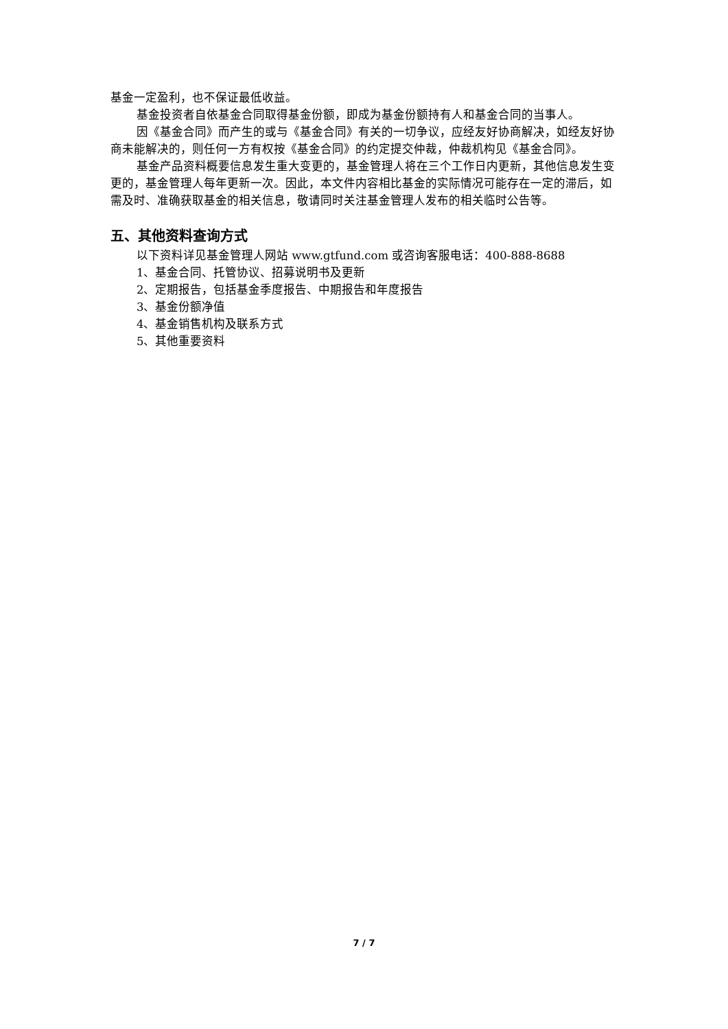基金一定盈利，也不保证最低收益。
基金投资者自依基金合同取得基金份额，即成为基金份额持有人和基金合同的当事人。
因《基金合同》而产生的或与《基金合同》有关的一切争议，应经友好协商解决，如经友好协商未能解决的，则任何一方有权按《基金合同》的约定提交仲裁，仲裁机构见《基金合同》。
基金产品资料概要信息发生重大变更的，基金管理人将在三个工作日内更新，其他信息发生变更的，基金管理人每年更新一次。因此，本文件内容相比基金的实际情况可能存在一定的滞后，如需及时、准确获取基金的相关信息，敬请同时关注基金管理人发布的相关临时公告等。
五、其他资料查询方式
以下资料详见基金管理人网站 www.gtfund.com 或咨询客服电话：400-888-8688
1、基金合同、托管协议、招募说明书及更新
2、定期报告，包括基金季度报告、中期报告和年度报告
3、基金份额净值
4、基金销售机构及联系方式
5、其他重要资料
7 / 7